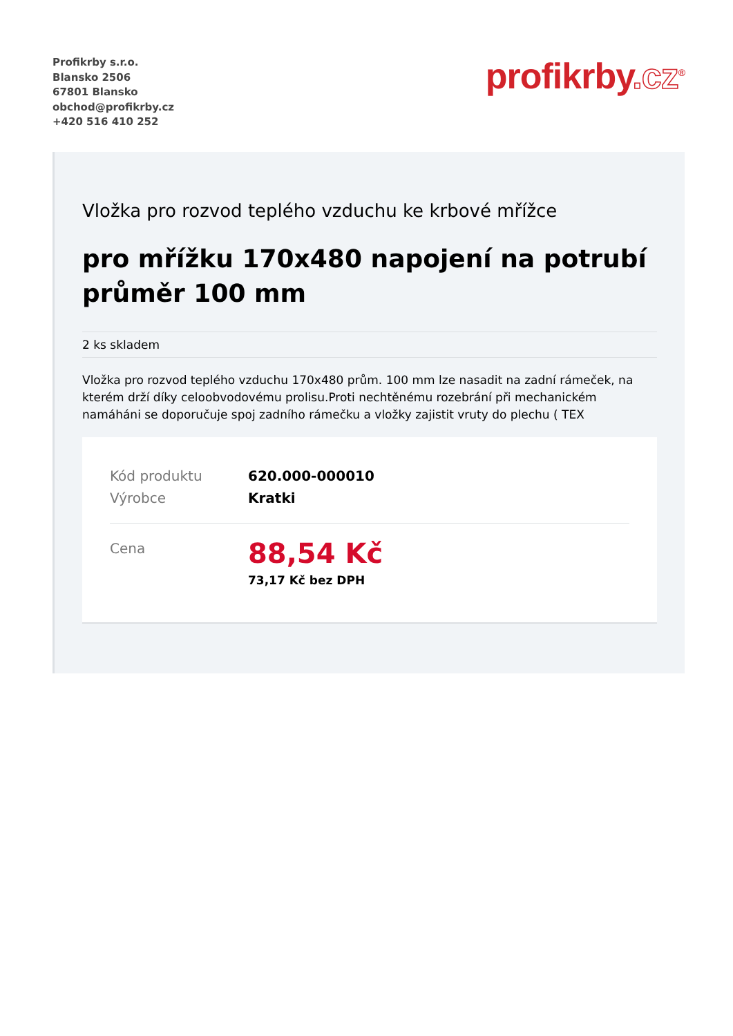Profikrby s.r.o.
Blansko 2506
67801 Blansko
obchod@profikrby.cz
+420 516 410 252
profikrby.cz<sup>®</sup>
Vložka pro rozvod teplého vzduchu ke krbové mřížce
pro mřížku 170x480 napojení na potrubí průměr 100 mm
2 ks skladem
Vložka pro rozvod teplého vzduchu 170x480 prům. 100 mm lze nasadit na zadní rámeček, na kterém drží díky celoobvodovému prolisu.Proti nechtěnému rozebrání při mechanickém namáháni se doporučuje spoj zadního rámečku a vložky zajistit vruty do plechu ( TEX
Kód produktu 620.000-000010
Výrobce Kratki
Cena
88,54 Kč
73,17 Kč bez DPH